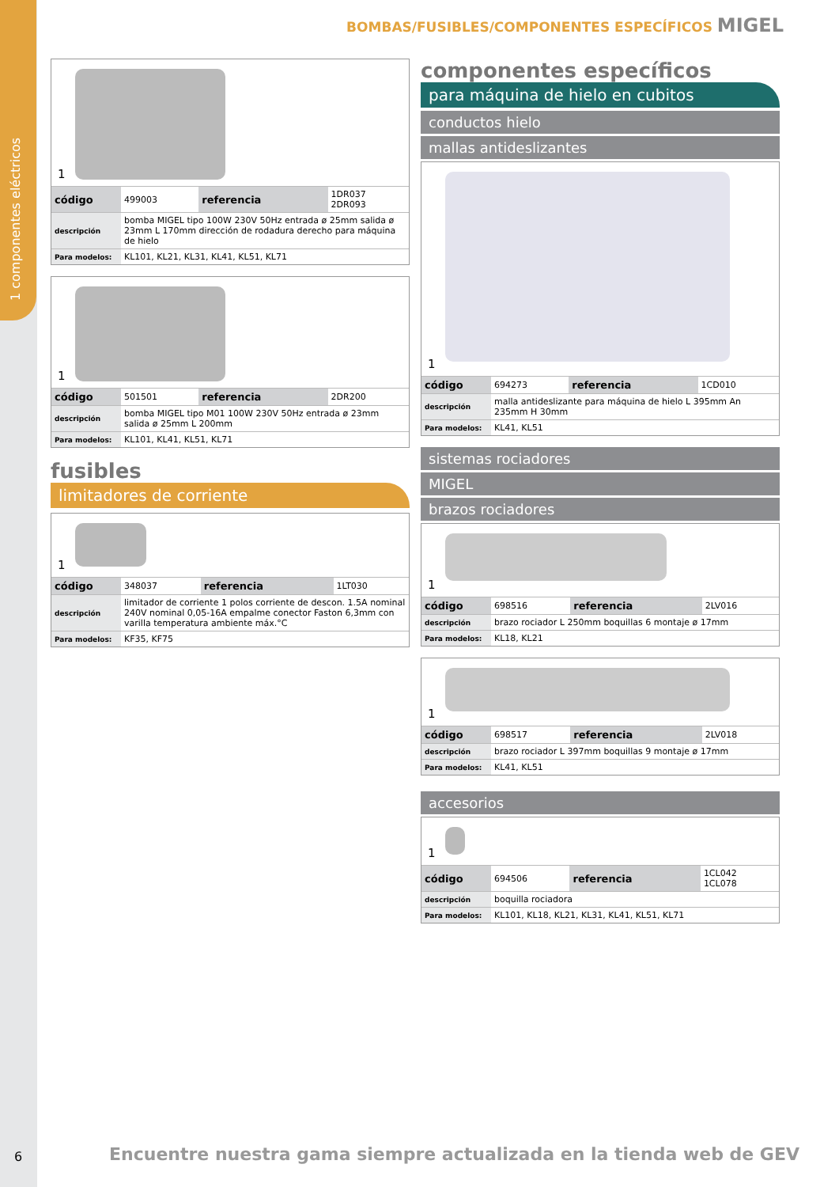1 componentes eléctricos
BOMBAS/FUSIBLES/COMPONENTES ESPECÍFICOS MIGEL
1
| código | 499003 | referencia | 1DR037 2DR093 |
| descripción | bomba MIGEL tipo 100W 230V 50Hz entrada ø 25mm salida ø 23mm L 170mm dirección de rodadura derecho para máquina de hielo | | |
| Para modelos: | KL101, KL21, KL31, KL41, KL51, KL71 | | |
1
| código | 501501 | referencia | 2DR200 |
| descripción | bomba MIGEL tipo M01 100W 230V 50Hz entrada ø 23mm salida ø 25mm L 200mm | | |
| Para modelos: | KL101, KL41, KL51, KL71 | | |
fusibles
limitadores de corriente
1
| código | 348037 | referencia | 1LT030 |
| descripción | limitador de corriente 1 polos corriente de descon. 1.5A nominal 240V nominal 0,05-16A empalme conector Faston 6,3mm con varilla temperatura ambiente máx.°C | | |
| Para modelos: | KF35, KF75 | | |
componentes específicos
para máquina de hielo en cubitos
conductos hielo
mallas antideslizantes
1
| código | 694273 | referencia | 1CD010 |
| descripción | malla antideslizante para máquina de hielo L 395mm An 235mm H 30mm | | |
| Para modelos: | KL41, KL51 | | |
sistemas rociadores
MIGEL
brazos rociadores
1
| código | 698516 | referencia | 2LV016 |
| descripción | brazo rociador L 250mm boquillas 6 montaje ø 17mm | | |
| Para modelos: | KL18, KL21 | | |
1
| código | 698517 | referencia | 2LV018 |
| descripción | brazo rociador L 397mm boquillas 9 montaje ø 17mm | | |
| Para modelos: | KL41, KL51 | | |
accesorios
1
| código | 694506 | referencia | 1CL042 1CL078 |
| descripción | boquilla rociadora | | |
| Para modelos: | KL101, KL18, KL21, KL31, KL41, KL51, KL71 | | |
6
Encuentre nuestra gama siempre actualizada en la tienda web de GEV